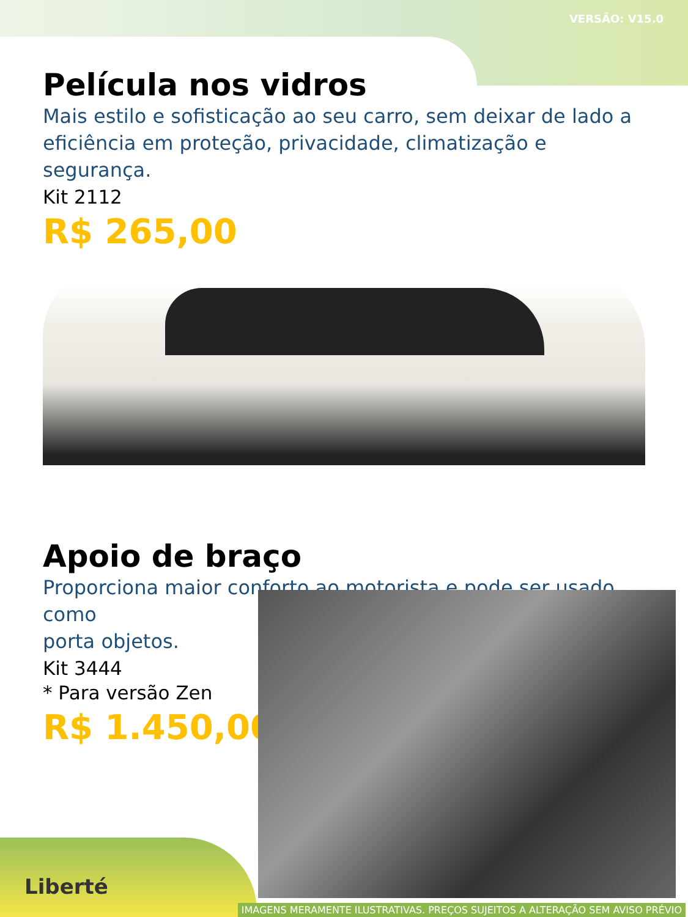VERSÃO: V15.0
Película nos vidros
Mais estilo e sofisticação ao seu carro, sem deixar de lado a eficiência em proteção, privacidade, climatização e segurança.
Kit 2112
R$ 265,00
Apoio de braço
Proporciona maior conforto ao motorista e pode ser usado como
porta objetos.
Kit 3444
* Para versão Zen
R$ 1.450,00
Liberté
IMAGENS MERAMENTE ILUSTRATIVAS. PREÇOS SUJEITOS A ALTERAÇÃO SEM AVISO PRÉVIO